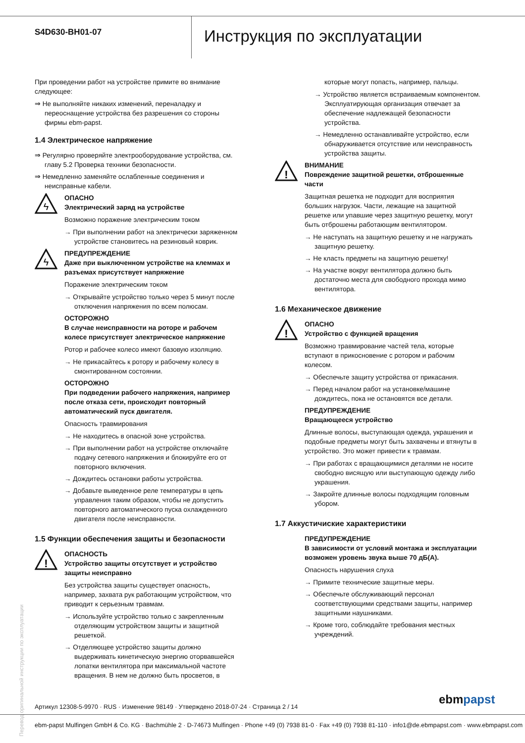S4D630-BH01-07
Инструкция по эксплуатации
При проведении работ на устройстве примите во внимание следующее:
⇒ Не выполняйте никаких изменений, переналадку и переоснащение устройства без разрешения со стороны фирмы ebm-papst.
1.4 Электрическое напряжение
⇒ Регулярно проверяйте электрооборудование устройства, см. главу 5.2 Проверка техники безопасности.
⇒ Немедленно заменяйте ослабленные соединения и неисправные кабели.
ϟ
ОПАСНО
Электрический заряд на устройстве
Возможно поражение электрическим током
→ При выполнении работ на электрически заряженном устройстве становитесь на резиновый коврик.
ϟ
ПРЕДУПРЕЖДЕНИЕ
Даже при выключенном устройстве на клеммах и разъемах присутствует напряжение
Поражение электрическим током
→ Открывайте устройство только через 5 минут после отключения напряжения по всем полюсам.
ОСТОРОЖНО
В случае неисправности на роторе и рабочем колесе присутствует электрическое напряжение
Ротор и рабочее колесо имеют базовую изоляцию.
→ Не прикасайтесь к ротору и рабочему колесу в смонтированном состоянии.
ОСТОРОЖНО
При подведении рабочего напряжения, например после отказа сети, происходит повторный автоматический пуск двигателя.
Опасность травмирования
→ Не находитесь в опасной зоне устройства.
→ При выполнении работ на устройстве отключайте подачу сетевого напряжения и блокируйте его от повторного включения.
→ Дождитесь остановки работы устройства.
→ Добавьте выведенное реле температуры в цепь управления таким образом, чтобы не допустить повторного автоматического пуска охлажденного двигателя после неисправности.
1.5 Функции обеспечения защиты и безопасности
!
ОПАСНОСТЬ
Устройство защиты отсутствует и устройство защиты неисправно
Без устройства защиты существует опасность, например, захвата рук работающим устройством, что приводит к серьезным травмам.
→ Используйте устройство только с закрепленным отделяющим устройством защиты и защитной решеткой.
→ Отделяющее устройство защиты должно выдерживать кинетическую энергию оторвавшейся лопатки вентилятора при максимальной частоте вращения. В нем не должно быть просветов, в
которые могут попасть, например, пальцы.
→ Устройство является встраиваемым компонентом. Эксплуатирующая организация отвечает за обеспечение надлежащей безопасности устройства.
→ Немедленно останавливайте устройство, если обнаруживается отсутствие или неисправность устройства защиты.
!
ВНИМАНИЕ
Повреждение защитной решетки, отброшенные части
Защитная решетка не подходит для восприятия больших нагрузок. Части, лежащие на защитной решетке или упавшие через защитную решетку, могут быть отброшены работающим вентилятором.
→ Не наступать на защитную решетку и не нагружать защитную решетку.
→ Не класть предметы на защитную решетку!
→ На участке вокруг вентилятора должно быть достаточно места для свободного прохода мимо вентилятора.
1.6 Механическое движение
!
ОПАСНО
Устройство с функцией вращения
Возможно травмирование частей тела, которые вступают в прикосновение с ротором и рабочим колесом.
→ Обеспечьте защиту устройства от прикасания.
→ Перед началом работ на установке/машине дождитесь, пока не остановятся все детали.
ПРЕДУПРЕЖДЕНИЕ
Вращающееся устройство
Длинные волосы, выступающая одежда, украшения и подобные предметы могут быть захвачены и втянуты в устройство. Это может привести к травмам.
→ При работах с вращающимися деталями не носите свободно висящую или выступающую одежду либо украшения.
→ Закройте длинные волосы подходящим головным убором.
1.7 Аккустичиские характеристики
ПРЕДУПРЕЖДЕНИЕ
В зависимости от условий монтажа и эксплуатации возможен уровень звука выше 70 дБ(A).
Опасность нарушения слуха
→ Примите технические защитные меры.
→ Обеспечьте обслуживающий персонал соответствующими средствами защиты, например защитными наушниками.
→ Кроме того, соблюдайте требования местных учреждений.
Перевод оригинальной инструкции по эксплуатации
Артикул 12308-5-9970 · RUS · Изменение 98149 · Утверждено 2018-07-24 · Страница 2 / 14
ebmpapst
ebm-papst Mulfingen GmbH & Co. KG · Bachmühle 2 · D-74673 Mulfingen · Phone +49 (0) 7938 81-0 · Fax +49 (0) 7938 81-110 · info1@de.ebmpapst.com · www.ebmpapst.com